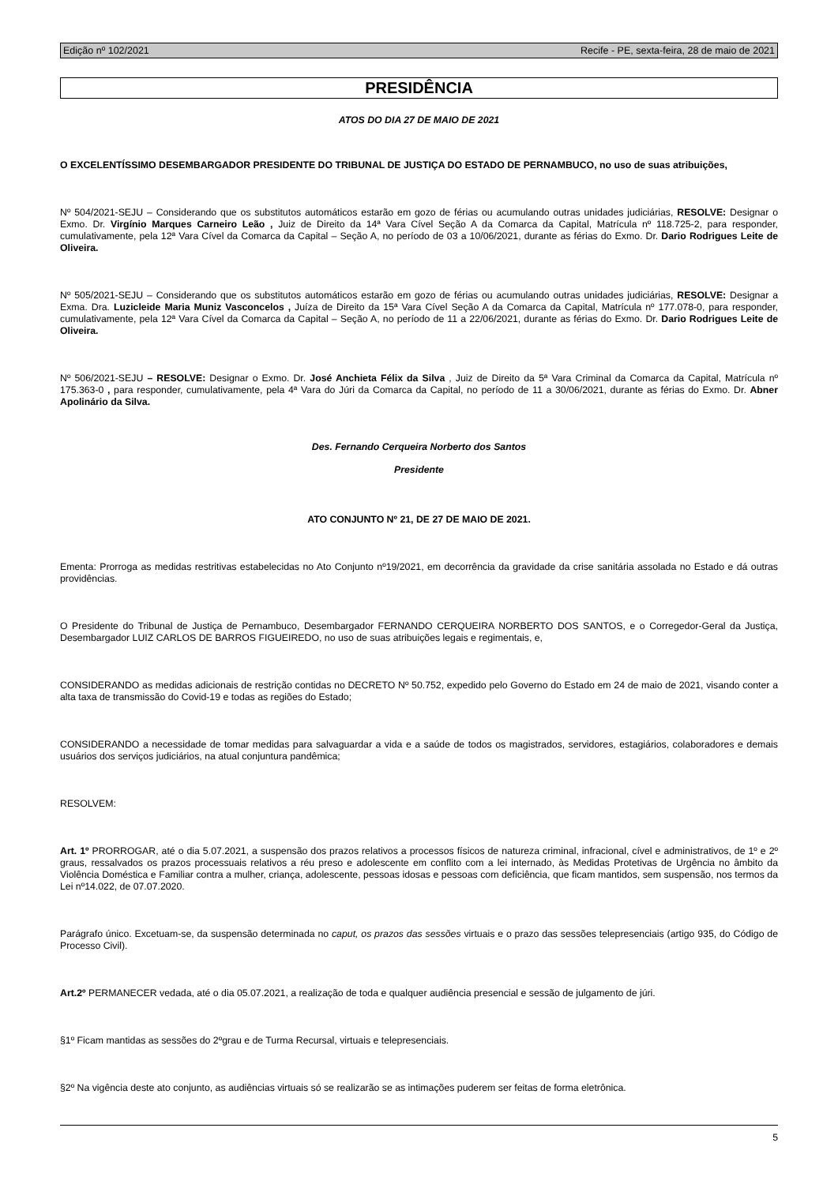Edição nº 102/2021 Recife - PE, sexta-feira, 28 de maio de 2021
PRESIDÊNCIA
ATOS DO DIA 27 DE MAIO DE 2021
O EXCELENTÍSSIMO DESEMBARGADOR PRESIDENTE DO TRIBUNAL DE JUSTIÇA DO ESTADO DE PERNAMBUCO, no uso de suas atribuições,
Nº 504/2021-SEJU – Considerando que os substitutos automáticos estarão em gozo de férias ou acumulando outras unidades judiciárias, RESOLVE: Designar o Exmo. Dr. Virgínio Marques Carneiro Leão , Juiz de Direito da 14ª Vara Cível Seção A da Comarca da Capital, Matrícula nº 118.725-2, para responder, cumulativamente, pela 12ª Vara Cível da Comarca da Capital – Seção A, no período de 03 a 10/06/2021, durante as férias do Exmo. Dr. Dario Rodrigues Leite de Oliveira.
Nº 505/2021-SEJU – Considerando que os substitutos automáticos estarão em gozo de férias ou acumulando outras unidades judiciárias, RESOLVE: Designar a Exma. Dra. Luzicleide Maria Muniz Vasconcelos , Juíza de Direito da 15ª Vara Cível Seção A da Comarca da Capital, Matrícula nº 177.078-0, para responder, cumulativamente, pela 12ª Vara Cível da Comarca da Capital – Seção A, no período de 11 a 22/06/2021, durante as férias do Exmo. Dr. Dario Rodrigues Leite de Oliveira.
Nº 506/2021-SEJU – RESOLVE: Designar o Exmo. Dr. José Anchieta Félix da Silva , Juiz de Direito da 5ª Vara Criminal da Comarca da Capital, Matrícula nº 175.363-0 , para responder, cumulativamente, pela 4ª Vara do Júri da Comarca da Capital, no período de 11 a 30/06/2021, durante as férias do Exmo. Dr. Abner Apolinário da Silva.
Des. Fernando Cerqueira Norberto dos Santos
Presidente
ATO CONJUNTO Nº 21, DE 27 DE MAIO DE 2021.
Ementa: Prorroga as medidas restritivas estabelecidas no Ato Conjunto nº19/2021, em decorrência da gravidade da crise sanitária assolada no Estado e dá outras providências.
O Presidente do Tribunal de Justiça de Pernambuco, Desembargador FERNANDO CERQUEIRA NORBERTO DOS SANTOS, e o Corregedor-Geral da Justiça, Desembargador LUIZ CARLOS DE BARROS FIGUEIREDO, no uso de suas atribuições legais e regimentais, e,
CONSIDERANDO as medidas adicionais de restrição contidas no DECRETO Nº 50.752, expedido pelo Governo do Estado em 24 de maio de 2021, visando conter a alta taxa de transmissão do Covid-19 e todas as regiões do Estado;
CONSIDERANDO a necessidade de tomar medidas para salvaguardar a vida e a saúde de todos os magistrados, servidores, estagiários, colaboradores e demais usuários dos serviços judiciários, na atual conjuntura pandêmica;
RESOLVEM:
Art. 1º PRORROGAR, até o dia 5.07.2021, a suspensão dos prazos relativos a processos físicos de natureza criminal, infracional, cível e administrativos, de 1º e 2º graus, ressalvados os prazos processuais relativos a réu preso e adolescente em conflito com a lei internado, às Medidas Protetivas de Urgência no âmbito da Violência Doméstica e Familiar contra a mulher, criança, adolescente, pessoas idosas e pessoas com deficiência, que ficam mantidos, sem suspensão, nos termos da Lei nº14.022, de 07.07.2020.
Parágrafo único. Excetuam-se, da suspensão determinada no caput, os prazos das sessões virtuais e o prazo das sessões telepresenciais (artigo 935, do Código de Processo Civil).
Art.2º PERMANECER vedada, até o dia 05.07.2021, a realização de toda e qualquer audiência presencial e sessão de julgamento de júri.
§1º Ficam mantidas as sessões do 2ºgrau e de Turma Recursal, virtuais e telepresenciais.
§2º Na vigência deste ato conjunto, as audiências virtuais só se realizarão se as intimações puderem ser feitas de forma eletrônica.
5